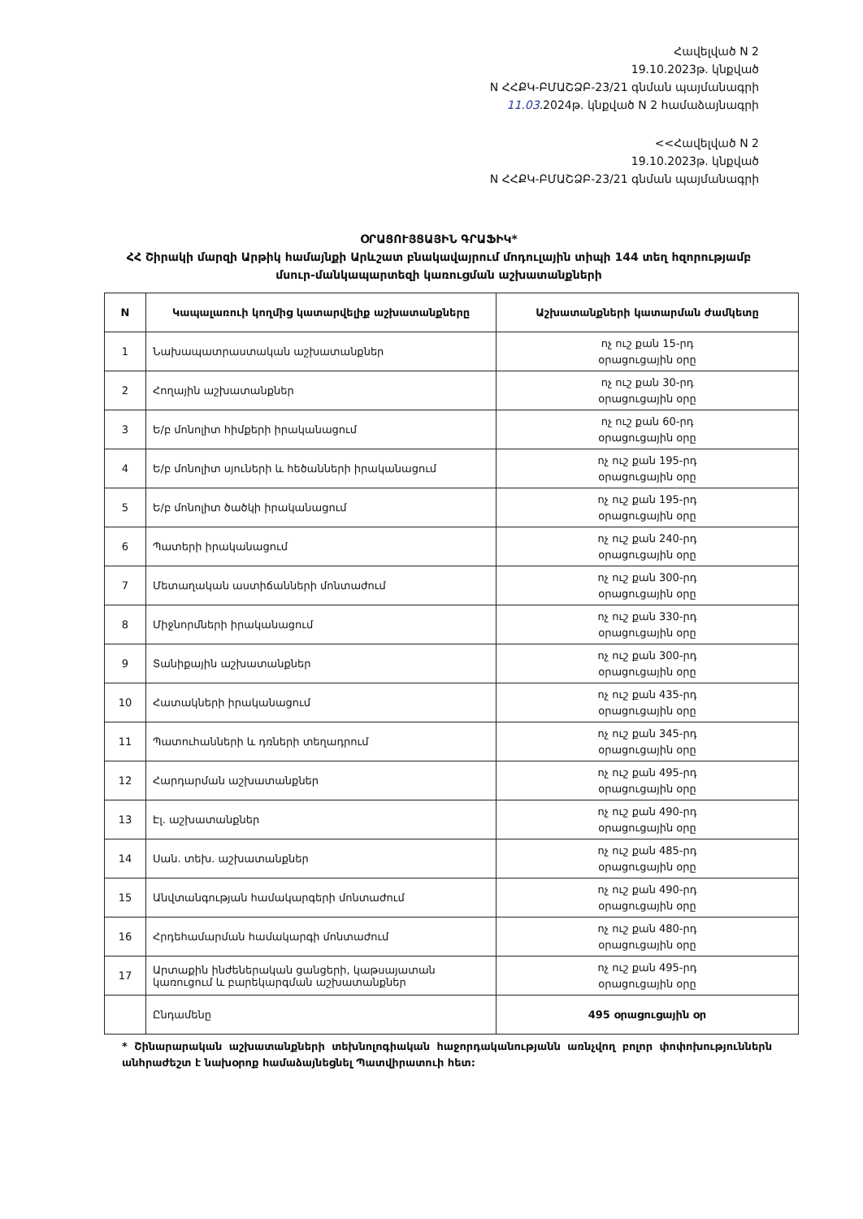Հավելված N 2
19.10.2023թ. կնքված
N ՀՀՔԿ-ԲՄԱՇՁԲ-23/21 գնման պայմանագրի
11.03.2024թ. կնքված N 2 համաձայնագրի
<<Հավելված N 2
19.10.2023թ. կնքված
N ՀՀՔԿ-ԲՄԱՇՁԲ-23/21 գնման պայմանագրի
ՕՐԱՑՈՒՅՑԱՅԻՆ ԳՐԱՖԻԿ*
ՀՀ Շիրակի մարզի Արթիկ համայնքի Արևշատ բնակավայրում մոդուլային տիպի 144 տեղ հզորությամբ մսուր-մանկապարտեզի կառուցման աշխատանքների
| N | Կապալառուի կողմից կատարվելիք աշխատանքները | Աշխատանքների կատարման ժամկետը |
| --- | --- | --- |
| 1 | Նախապատրաստական աշխատանքներ | ոչ ուշ քան 15-րդ օրացուցային օրը |
| 2 | Հողային աշխատանքներ | ոչ ուշ քան 30-րդ օրացուցային օրը |
| 3 | Ե/բ մոնոլիտ հիմքերի իրականացում | ոչ ուշ քան 60-րդ օրացուցային օրը |
| 4 | Ե/բ մոնոլիտ սյուների և հեծանների իրականացում | ոչ ուշ քան 195-րդ օրացուցային օրը |
| 5 | Ե/բ մոնոլիտ ծածկի իրականացում | ոչ ուշ քան 195-րդ օրացուցային օրը |
| 6 | Պատերի իրականացում | ոչ ուշ քան 240-րդ օրացուցային օրը |
| 7 | Մետաղական աստիճանների մոնտաժում | ոչ ուշ քան 300-րդ օրացուցային օրը |
| 8 | Միջնորմների իրականացում | ոչ ուշ քան 330-րդ օրացուցային օրը |
| 9 | Տանիքային աշխատանքներ | ոչ ուշ քան 300-րդ օրացուցային օրը |
| 10 | Հատակների իրականացում | ոչ ուշ քան 435-րդ օրացուցային օրը |
| 11 | Պատուհանների և դռների տեղադրում | ոչ ուշ քան 345-րդ օրացուցային օրը |
| 12 | Հարդարման աշխատանքներ | ոչ ուշ քան 495-րդ օրացուցային օրը |
| 13 | Էլ. աշխատանքներ | ոչ ուշ քան 490-րդ օրացուցային օրը |
| 14 | Սան. տեխ. աշխատանքներ | ոչ ուշ քան 485-րդ օրացուցային օրը |
| 15 | Անվտանգության համակարգերի մոնտաժում | ոչ ուշ քան 490-րդ օրացուցային օրը |
| 16 | Հրդեհամարման համակարգի մոնտաժում | ոչ ուշ քան 480-րդ օրացուցային օրը |
| 17 | Արտաքին ինժեներական ցանցերի, կաթսայատան կառուցում և բարեկարգման աշխատանքներ | ոչ ուշ քան 495-րդ օրացուցային օրը |
| | Ընդամենը | 495 օրացուցային օր |
* Շինարարական աշխատանքների տեխնոլոգիական հաջորդականությանն առնչվող բոլոր փոփոխություններն անհրաժեշտ է նախօրոք համաձայնեցնել Պատվիրատուի հետ: